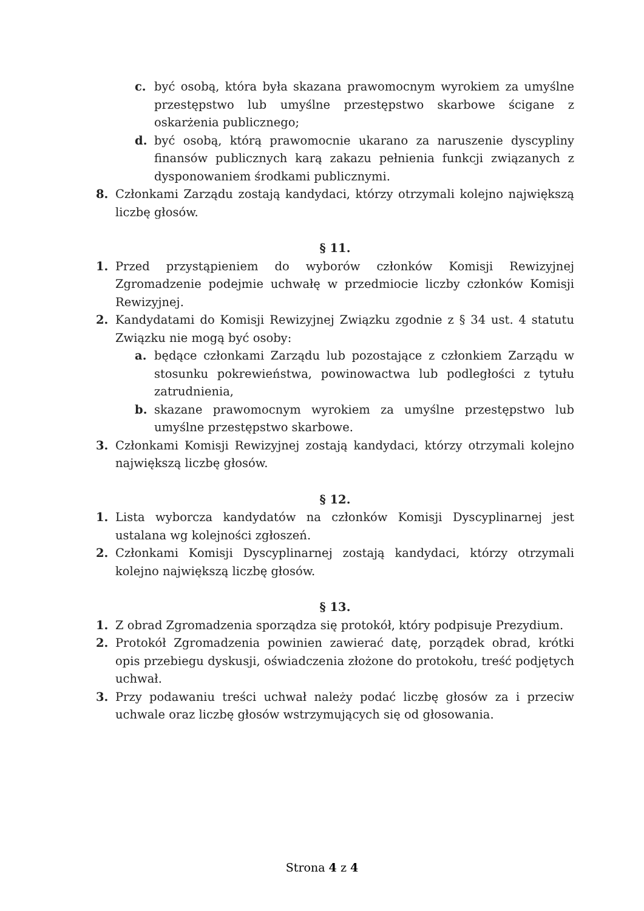c. być osobą, która była skazana prawomocnym wyrokiem za umyślne przestępstwo lub umyślne przestępstwo skarbowe ścigane z oskarżenia publicznego;
d. być osobą, którą prawomocnie ukarano za naruszenie dyscypliny finansów publicznych karą zakazu pełnienia funkcji związanych z dysponowaniem środkami publicznymi.
8. Członkami Zarządu zostają kandydaci, którzy otrzymali kolejno największą liczbę głosów.
§ 11.
1. Przed przystąpieniem do wyborów członków Komisji Rewizyjnej Zgromadzenie podejmie uchwałę w przedmiocie liczby członków Komisji Rewizyjnej.
2. Kandydatami do Komisji Rewizyjnej Związku zgodnie z § 34 ust. 4 statutu Związku nie mogą być osoby:
a. będące członkami Zarządu lub pozostające z członkiem Zarządu w stosunku pokrewieństwa, powinowactwa lub podległości z tytułu zatrudnienia,
b. skazane prawomocnym wyrokiem za umyślne przestępstwo lub umyślne przestępstwo skarbowe.
3. Członkami Komisji Rewizyjnej zostają kandydaci, którzy otrzymali kolejno największą liczbę głosów.
§ 12.
1. Lista wyborcza kandydatów na członków Komisji Dyscyplinarnej jest ustalana wg kolejności zgłoszeń.
2. Członkami Komisji Dyscyplinarnej zostają kandydaci, którzy otrzymali kolejno największą liczbę głosów.
§ 13.
1. Z obrad Zgromadzenia sporządza się protokół, który podpisuje Prezydium.
2. Protokół Zgromadzenia powinien zawierać datę, porządek obrad, krótki opis przebiegu dyskusji, oświadczenia złożone do protokołu, treść podjętych uchwał.
3. Przy podawaniu treści uchwał należy podać liczbę głosów za i przeciw uchwale oraz liczbę głosów wstrzymujących się od głosowania.
Strona 4 z 4